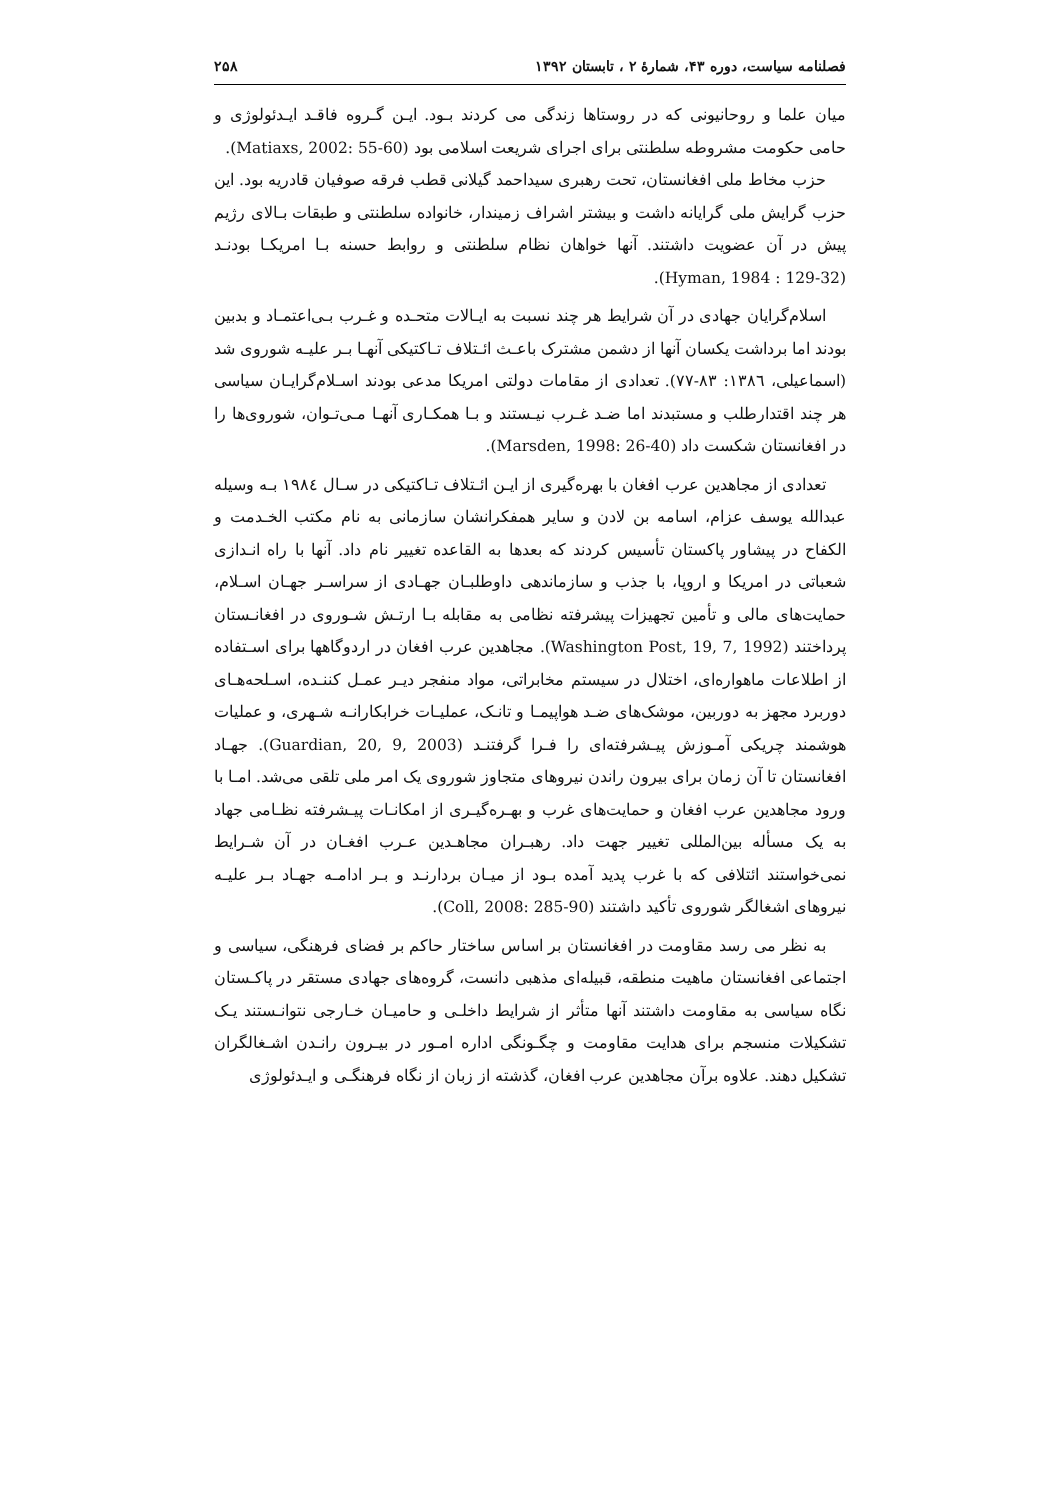فصلنامه سیاست، دوره ۴۳، شمارۀ ۲ ، تابستان ۱۳۹۲ ۲۵۸
میان علما و روحانیونی که در روستاها زندگی می کردند بـود. ایـن گـروه فاقـد ایـدئولوژی و حامی حکومت مشروطه سلطنتی برای اجرای شریعت اسلامی بود (Matiaxs, 2002: 55-60).
حزب مخاط ملی افغانستان، تحت رهبری سیداحمد گیلانی قطب فرقه صوفیان قادریه بود. این حزب گرایش ملی گرایانه داشت و بیشتر اشراف زمیندار، خانواده سلطنتی و طبقات بـالای رژیم پیش در آن عضویت داشتند. آنها خواهان نظام سلطنتی و روابط حسنه بـا امریکـا بودنـد (Hyman, 1984 : 129-32).
اسلام‌گرایان جهادی در آن شرایط هر چند نسبت به ایـالات متحـده و غـرب بـی‌اعتمـاد و بدبین بودند اما برداشت یکسان آنها از دشمن مشترک باعـث ائـتلاف تـاکتیکی آنهـا بـر علیـه شوروی شد (اسماعیلی، ۱۳۸٦: ۸۳-۷۷). تعدادی از مقامات دولتی امریکا مدعی بودند اسـلام‌گرایـان سیاسی هر چند اقتدارطلب و مستبدند اما ضـد غـرب نیـستند و بـا همکـاری آنهـا مـی‌تـوان، شوروی‌ها را در افغانستان شکست داد (Marsden, 1998: 26-40).
تعدادی از مجاهدین عرب افغان با بهره‌گیری از ایـن ائـتلاف تـاکتیکی در سـال ۱۹۸٤ بـه وسیله عبدالله یوسف عزام، اسامه بن لادن و سایر همفکرانشان سازمانی به نام مکتب الخـدمت و الکفاح در پیشاور پاکستان تأسیس کردند که بعدها به القاعده تغییر نام داد. آنها با راه انـدازی شعباتی در امریکا و اروپا، با جذب و سازماندهی داوطلبـان جهـادی از سراسـر جهـان اسـلام، حمایت‌های مالی و تأمین تجهیزات پیشرفته نظامی به مقابله بـا ارتـش شـوروی در افغانـستان پرداختند (Washington Post, 19, 7, 1992). مجاهدین عرب افغان در اردوگاهها برای اسـتفاده از اطلاعات ماهواره‌ای، اختلال در سیستم مخابراتی، مواد منفجر دیـر عمـل کننـده، اسـلحه‌هـای دوربرد مجهز به دوربین، موشک‌های ضـد هواپیمـا و تانـک، عملیـات خرابکارانـه شـهری، و عملیات هوشمند چریکی آمـوزش پیـشرفته‌ای را فـرا گرفتنـد (Guardian, 20, 9, 2003). جهـاد افغانستان تا آن زمان برای بیرون راندن نیروهای متجاوز شوروی یک امر ملی تلقی می‌شد. امـا با ورود مجاهدین عرب افغان و حمایت‌های غرب و بهـره‌گیـری از امکانـات پیـشرفته نظـامی جهاد به یک مسأله بین‌المللی تغییر جهت داد. رهبـران مجاهـدین عـرب افغـان در آن شـرایط نمی‌خواستند ائتلافی که با غرب پدید آمده بـود از میـان بردارنـد و بـر ادامـه جهـاد بـر علیـه نیروهای اشغالگر شوروی تأکید داشتند (Coll, 2008: 285-90).
به نظر می رسد مقاومت در افغانستان بر اساس ساختار حاکم بر فضای فرهنگی، سیاسی و اجتماعی افغانستان ماهیت منطقه، قبیله‌ای مذهبی دانست، گروه‌های جهادی مستقر در پاکـستان نگاه سیاسی به مقاومت داشتند آنها متأثر از شرایط داخلـی و حامیـان خـارجی نتوانـستند یـک تشکیلات منسجم برای هدایت مقاومت و چگـونگی اداره امـور در بیـرون رانـدن اشـغالگران تشکیل دهند. علاوه برآن مجاهدین عرب افغان، گذشته از زبان از نگاه فرهنگـی و ایـدئولوژی